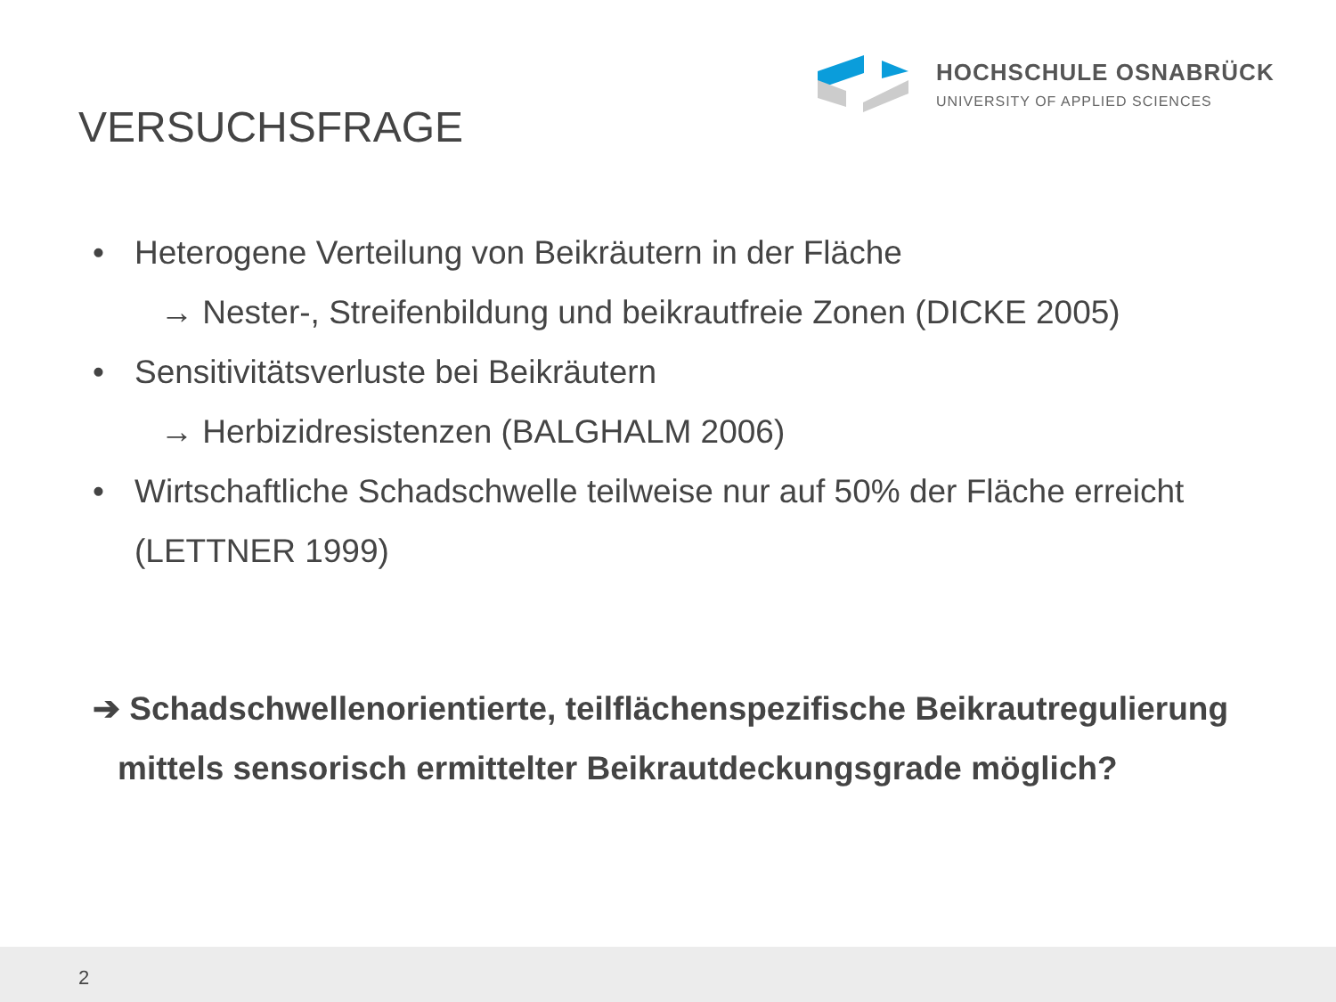HOCHSCHULE OSNABRÜCK
UNIVERSITY OF APPLIED SCIENCES
VERSUCHSFRAGE
• Heterogene Verteilung von Beikräutern in der Fläche
→ Nester-, Streifenbildung und beikrautfreie Zonen (DICKE 2005)
• Sensitivitätsverluste bei Beikräutern
→ Herbizidresistenzen (BALGHALM 2006)
• Wirtschaftliche Schadschwelle teilweise nur auf 50% der Fläche erreicht
(LETTNER 1999)
➔ Schadschwellenorientierte, teilflächenspezifische Beikrautregulierung
mittels sensorisch ermittelter Beikrautdeckungsgrade möglich?
2